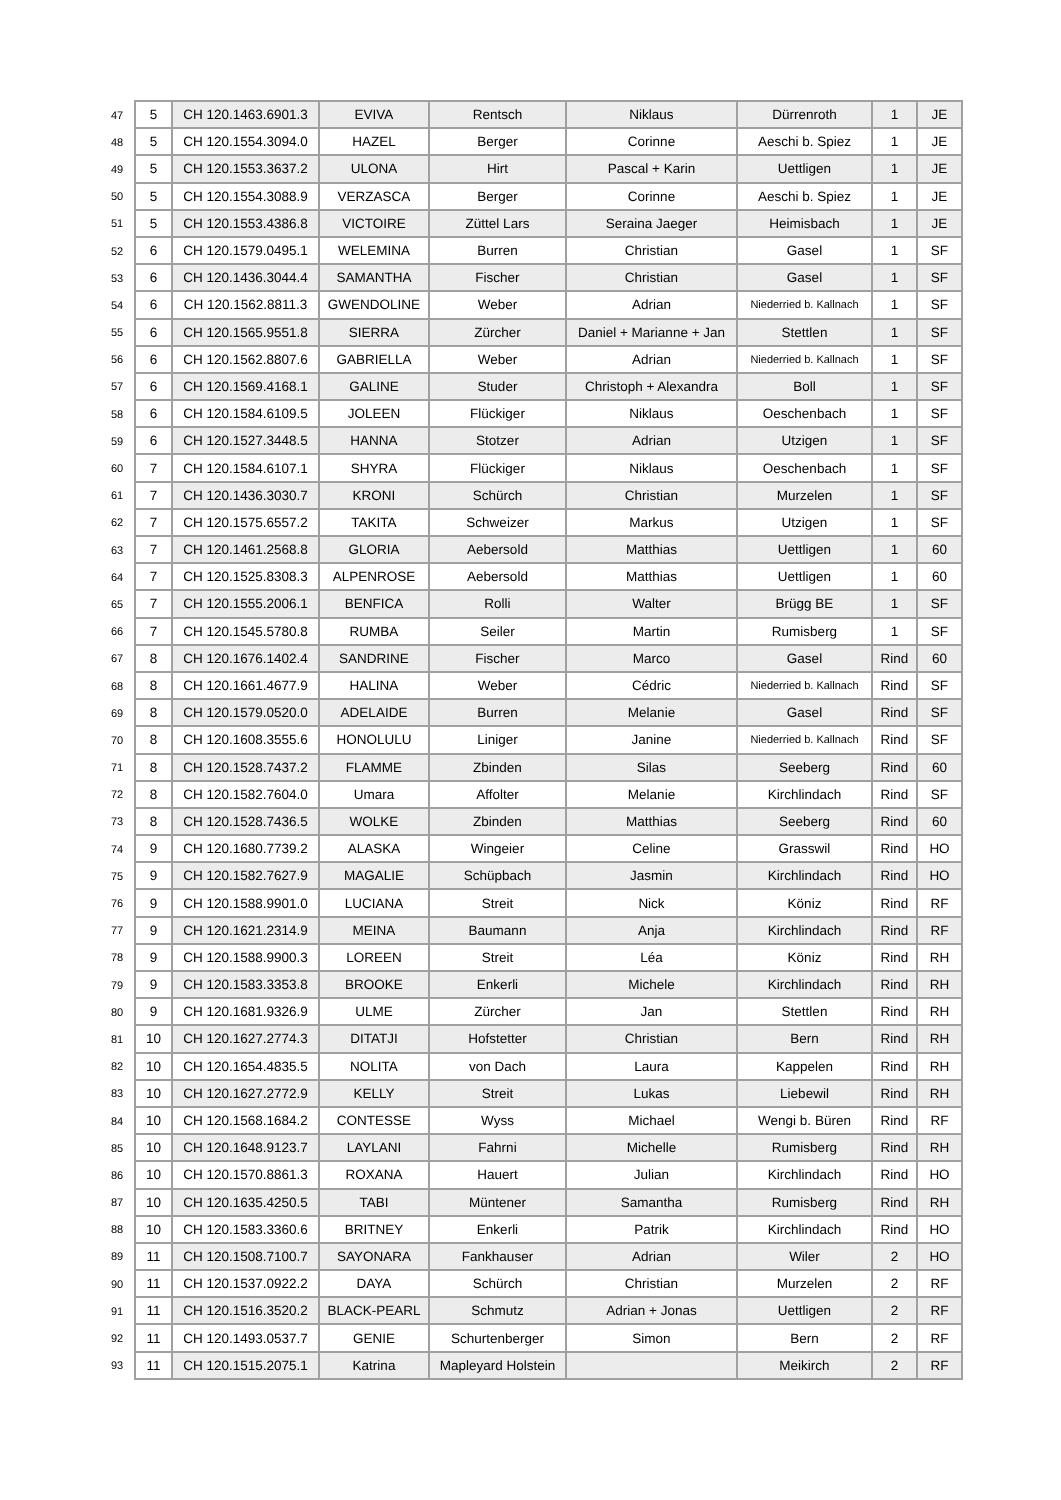| 47 | 5 | CH 120.1463.6901.3 | EVIVA | Rentsch | Niklaus | Dürrenroth | 1 | JE |
| 48 | 5 | CH 120.1554.3094.0 | HAZEL | Berger | Corinne | Aeschi b. Spiez | 1 | JE |
| 49 | 5 | CH 120.1553.3637.2 | ULONA | Hirt | Pascal + Karin | Uettligen | 1 | JE |
| 50 | 5 | CH 120.1554.3088.9 | VERZASCA | Berger | Corinne | Aeschi b. Spiez | 1 | JE |
| 51 | 5 | CH 120.1553.4386.8 | VICTOIRE | Züttel Lars | Seraina Jaeger | Heimisbach | 1 | JE |
| 52 | 6 | CH 120.1579.0495.1 | WELEMINA | Burren | Christian | Gasel | 1 | SF |
| 53 | 6 | CH 120.1436.3044.4 | SAMANTHA | Fischer | Christian | Gasel | 1 | SF |
| 54 | 6 | CH 120.1562.8811.3 | GWENDOLINE | Weber | Adrian | Niederried b. Kallnach | 1 | SF |
| 55 | 6 | CH 120.1565.9551.8 | SIERRA | Zürcher | Daniel + Marianne + Jan | Stettlen | 1 | SF |
| 56 | 6 | CH 120.1562.8807.6 | GABRIELLA | Weber | Adrian | Niederried b. Kallnach | 1 | SF |
| 57 | 6 | CH 120.1569.4168.1 | GALINE | Studer | Christoph + Alexandra | Boll | 1 | SF |
| 58 | 6 | CH 120.1584.6109.5 | JOLEEN | Flückiger | Niklaus | Oeschenbach | 1 | SF |
| 59 | 6 | CH 120.1527.3448.5 | HANNA | Stotzer | Adrian | Utzigen | 1 | SF |
| 60 | 7 | CH 120.1584.6107.1 | SHYRA | Flückiger | Niklaus | Oeschenbach | 1 | SF |
| 61 | 7 | CH 120.1436.3030.7 | KRONI | Schürch | Christian | Murzelen | 1 | SF |
| 62 | 7 | CH 120.1575.6557.2 | TAKITA | Schweizer | Markus | Utzigen | 1 | SF |
| 63 | 7 | CH 120.1461.2568.8 | GLORIA | Aebersold | Matthias | Uettligen | 1 | 60 |
| 64 | 7 | CH 120.1525.8308.3 | ALPENROSE | Aebersold | Matthias | Uettligen | 1 | 60 |
| 65 | 7 | CH 120.1555.2006.1 | BENFICA | Rolli | Walter | Brügg BE | 1 | SF |
| 66 | 7 | CH 120.1545.5780.8 | RUMBA | Seiler | Martin | Rumisberg | 1 | SF |
| 67 | 8 | CH 120.1676.1402.4 | SANDRINE | Fischer | Marco | Gasel | Rind | 60 |
| 68 | 8 | CH 120.1661.4677.9 | HALINA | Weber | Cédric | Niederried b. Kallnach | Rind | SF |
| 69 | 8 | CH 120.1579.0520.0 | ADELAIDE | Burren | Melanie | Gasel | Rind | SF |
| 70 | 8 | CH 120.1608.3555.6 | HONOLULU | Liniger | Janine | Niederried b. Kallnach | Rind | SF |
| 71 | 8 | CH 120.1528.7437.2 | FLAMME | Zbinden | Silas | Seeberg | Rind | 60 |
| 72 | 8 | CH 120.1582.7604.0 | Umara | Affolter | Melanie | Kirchlindach | Rind | SF |
| 73 | 8 | CH 120.1528.7436.5 | WOLKE | Zbinden | Matthias | Seeberg | Rind | 60 |
| 74 | 9 | CH 120.1680.7739.2 | ALASKA | Wingeier | Celine | Grasswil | Rind | HO |
| 75 | 9 | CH 120.1582.7627.9 | MAGALIE | Schüpbach | Jasmin | Kirchlindach | Rind | HO |
| 76 | 9 | CH 120.1588.9901.0 | LUCIANA | Streit | Nick | Köniz | Rind | RF |
| 77 | 9 | CH 120.1621.2314.9 | MEINA | Baumann | Anja | Kirchlindach | Rind | RF |
| 78 | 9 | CH 120.1588.9900.3 | LOREEN | Streit | Léa | Köniz | Rind | RH |
| 79 | 9 | CH 120.1583.3353.8 | BROOKE | Enkerli | Michele | Kirchlindach | Rind | RH |
| 80 | 9 | CH 120.1681.9326.9 | ULME | Zürcher | Jan | Stettlen | Rind | RH |
| 81 | 10 | CH 120.1627.2774.3 | DITATJI | Hofstetter | Christian | Bern | Rind | RH |
| 82 | 10 | CH 120.1654.4835.5 | NOLITA | von Dach | Laura | Kappelen | Rind | RH |
| 83 | 10 | CH 120.1627.2772.9 | KELLY | Streit | Lukas | Liebewil | Rind | RH |
| 84 | 10 | CH 120.1568.1684.2 | CONTESSE | Wyss | Michael | Wengi b. Büren | Rind | RF |
| 85 | 10 | CH 120.1648.9123.7 | LAYLANI | Fahrni | Michelle | Rumisberg | Rind | RH |
| 86 | 10 | CH 120.1570.8861.3 | ROXANA | Hauert | Julian | Kirchlindach | Rind | HO |
| 87 | 10 | CH 120.1635.4250.5 | TABI | Müntener | Samantha | Rumisberg | Rind | RH |
| 88 | 10 | CH 120.1583.3360.6 | BRITNEY | Enkerli | Patrik | Kirchlindach | Rind | HO |
| 89 | 11 | CH 120.1508.7100.7 | SAYONARA | Fankhauser | Adrian | Wiler | 2 | HO |
| 90 | 11 | CH 120.1537.0922.2 | DAYA | Schürch | Christian | Murzelen | 2 | RF |
| 91 | 11 | CH 120.1516.3520.2 | BLACK-PEARL | Schmutz | Adrian + Jonas | Uettligen | 2 | RF |
| 92 | 11 | CH 120.1493.0537.7 | GENIE | Schurtenberger | Simon | Bern | 2 | RF |
| 93 | 11 | CH 120.1515.2075.1 | Katrina | Mapleyard Holstein | | Meikirch | 2 | RF |